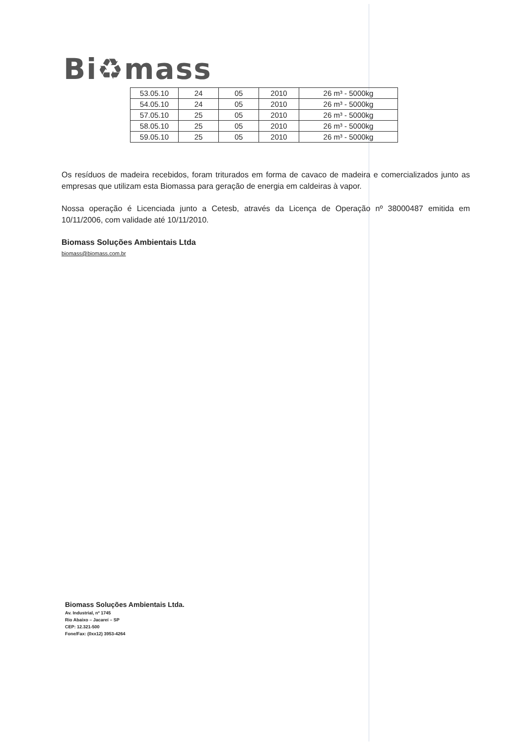Bi♻mass
| 53.05.10 | 24 | 05 | 2010 | 26 m³ - 5000kg |
| 54.05.10 | 24 | 05 | 2010 | 26 m³ - 5000kg |
| 57.05.10 | 25 | 05 | 2010 | 26 m³ - 5000kg |
| 58.05.10 | 25 | 05 | 2010 | 26 m³ - 5000kg |
| 59.05.10 | 25 | 05 | 2010 | 26 m³ - 5000kg |
Os resíduos de madeira recebidos, foram triturados em forma de cavaco de madeira e comercializados junto as empresas que utilizam esta Biomassa para geração de energia em caldeiras à vapor.
Nossa operação é Licenciada junto a Cetesb, através da Licença de Operação nº 38000487 emitida em 10/11/2006, com validade até 10/11/2010.
Biomass Soluções Ambientais Ltda
biomass@biomass.com.br
Biomass Soluções Ambientais Ltda.
Av. Industrial, nº 1745
Rio Abaixo – Jacareí – SP
CEP: 12.321-500
Fone/Fax: (0xx12) 3953-4264